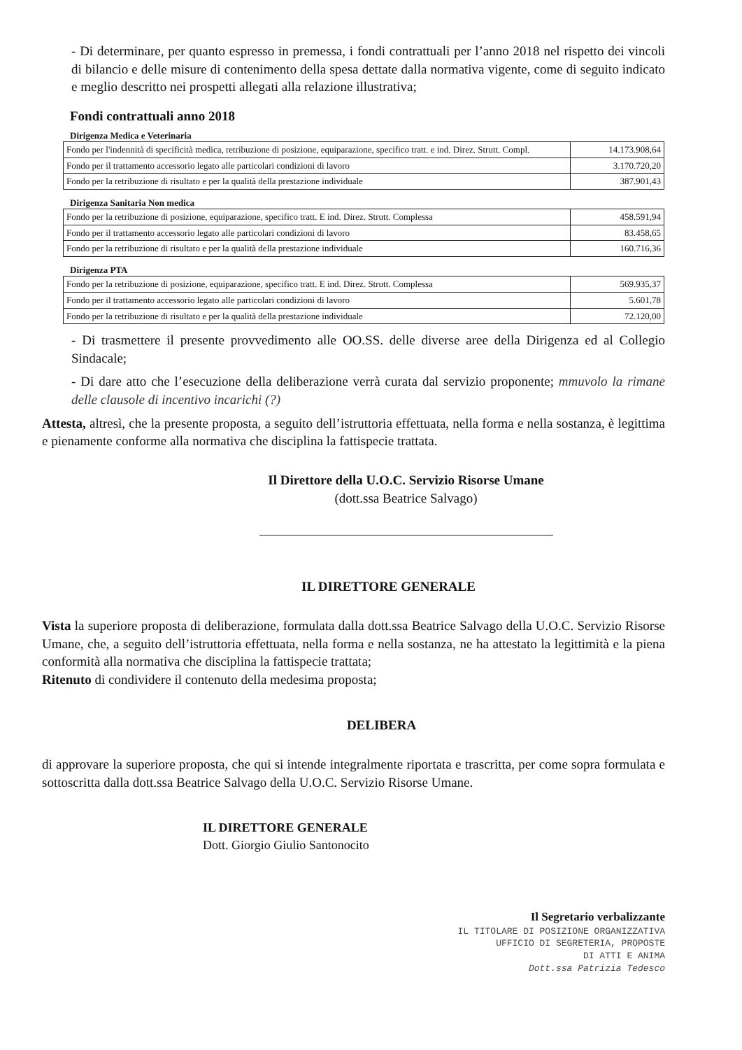- Di determinare, per quanto espresso in premessa, i fondi contrattuali per l’anno 2018 nel rispetto dei vincoli di bilancio e delle misure di contenimento della spesa dettate dalla normativa vigente, come di seguito indicato e meglio descritto nei prospetti allegati alla relazione illustrativa;
Fondi contrattuali anno 2018
Dirigenza Medica e Veterinaria
| Fondo per l'indennità di specificità medica, retribuzione di posizione, equiparazione, specifico tratt. e ind. Direz. Strutt. Compl. | 14.173.908,64 |
| Fondo per il trattamento accessorio legato alle particolari condizioni di lavoro | 3.170.720,20 |
| Fondo per la retribuzione di risultato e per la qualità della prestazione individuale | 387.901,43 |
Dirigenza Sanitaria Non medica
| Fondo per la retribuzione di posizione, equiparazione, specifico tratt. E ind. Direz. Strutt. Complessa | 458.591,94 |
| Fondo per il trattamento accessorio legato alle particolari condizioni di lavoro | 83.458,65 |
| Fondo per la retribuzione di risultato e per la qualità della prestazione individuale | 160.716,36 |
Dirigenza PTA
| Fondo per la retribuzione di posizione, equiparazione, specifico tratt. E ind. Direz. Strutt. Complessa | 569.935,37 |
| Fondo per il trattamento accessorio legato alle particolari condizioni di lavoro | 5.601,78 |
| Fondo per la retribuzione di risultato e per la qualità della prestazione individuale | 72.120,00 |
- Di trasmettere il presente provvedimento alle OO.SS. delle diverse aree della Dirigenza ed al Collegio Sindacale;
- Di dare atto che l’esecuzione della deliberazione verrà curata dal servizio proponente; mmuvolo la rimane delle clausole di incentivo incarichi (?)
Attesta, altresì, che la presente proposta, a seguito dell’istruttoria effettuata, nella forma e nella sostanza, è legittima e pienamente conforme alla normativa che disciplina la fattispecie trattata.
Il Direttore della U.O.C. Servizio Risorse Umane
(dott.ssa Beatrice Salvago)
IL DIRETTORE GENERALE
Vista la superiore proposta di deliberazione, formulata dalla dott.ssa Beatrice Salvago della U.O.C. Servizio Risorse Umane, che, a seguito dell’istruttoria effettuata, nella forma e nella sostanza, ne ha attestato la legittimità e la piena conformità alla normativa che disciplina la fattispecie trattata;
Ritenuto di condividere il contenuto della medesima proposta;
DELIBERA
di approvare la superiore proposta, che qui si intende integralmente riportata e trascritta, per come sopra formulata e sottoscritta dalla dott.ssa Beatrice Salvago della U.O.C. Servizio Risorse Umane.
IL DIRETTORE GENERALE
Dott. Giorgio Giulio Santonocito
Il Segretario verbalizzante
IL TITOLARE DI POSIZIONE ORGANIZZATIVA
UFFICIO DI SEGRETERIA, PROPOSTE
DI ATTI E ANIMA
Dott.ssa Patrizia Tedesco